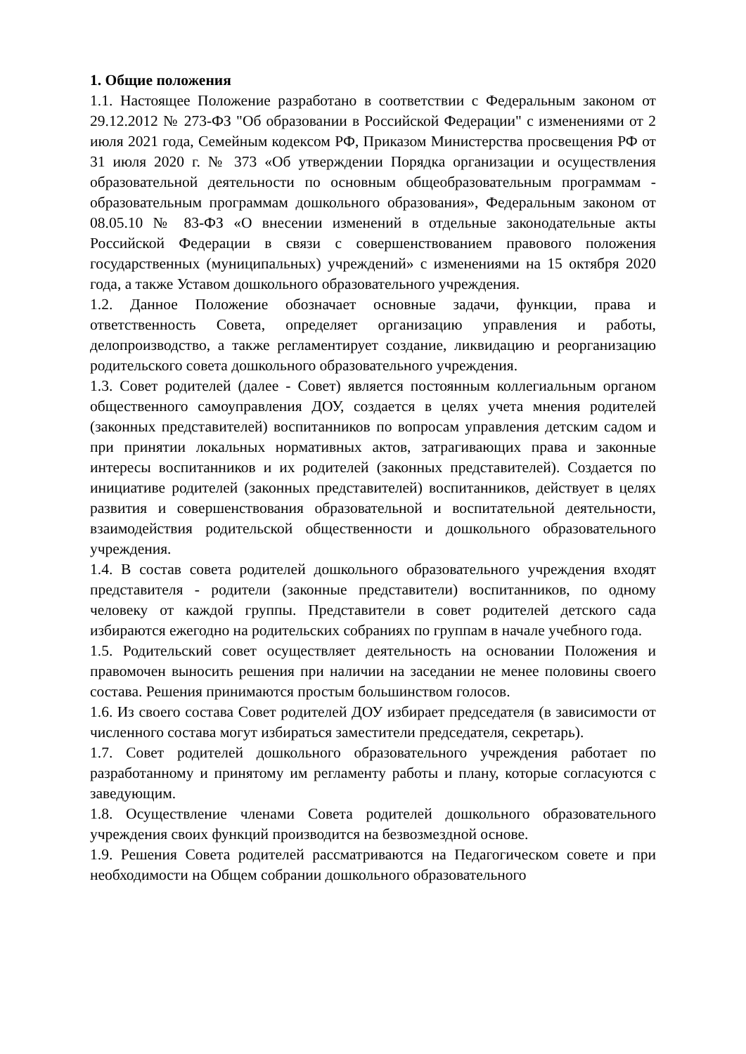1. Общие положения
1.1. Настоящее Положение разработано в соответствии с Федеральным законом от 29.12.2012 № 273-ФЗ "Об образовании в Российской Федерации" с изменениями от 2 июля 2021 года, Семейным кодексом РФ, Приказом Министерства просвещения РФ от 31 июля 2020 г. № 373 «Об утверждении Порядка организации и осуществления образовательной деятельности по основным общеобразовательным программам - образовательным программам дошкольного образования», Федеральным законом от 08.05.10 № 83-ФЗ «О внесении изменений в отдельные законодательные акты Российской Федерации в связи с совершенствованием правового положения государственных (муниципальных) учреждений» с изменениями на 15 октября 2020 года, а также Уставом дошкольного образовательного учреждения.
1.2. Данное Положение обозначает основные задачи, функции, права и ответственность Совета, определяет организацию управления и работы, делопроизводство, а также регламентирует создание, ликвидацию и реорганизацию родительского совета дошкольного образовательного учреждения.
1.3. Совет родителей (далее - Совет) является постоянным коллегиальным органом общественного самоуправления ДОУ, создается в целях учета мнения родителей (законных представителей) воспитанников по вопросам управления детским садом и при принятии локальных нормативных актов, затрагивающих права и законные интересы воспитанников и их родителей (законных представителей). Создается по инициативе родителей (законных представителей) воспитанников, действует в целях развития и совершенствования образовательной и воспитательной деятельности, взаимодействия родительской общественности и дошкольного образовательного учреждения.
1.4. В состав совета родителей дошкольного образовательного учреждения входят представителя - родители (законные представители) воспитанников, по одному человеку от каждой группы. Представители в совет родителей детского сада избираются ежегодно на родительских собраниях по группам в начале учебного года.
1.5. Родительский совет осуществляет деятельность на основании Положения и правомочен выносить решения при наличии на заседании не менее половины своего состава. Решения принимаются простым большинством голосов.
1.6. Из своего состава Совет родителей ДОУ избирает председателя (в зависимости от численного состава могут избираться заместители председателя, секретарь).
1.7. Совет родителей дошкольного образовательного учреждения работает по разработанному и принятому им регламенту работы и плану, которые согласуются с заведующим.
1.8. Осуществление членами Совета родителей дошкольного образовательного учреждения своих функций производится на безвозмездной основе.
1.9. Решения Совета родителей рассматриваются на Педагогическом совете и при необходимости на Общем собрании дошкольного образовательного